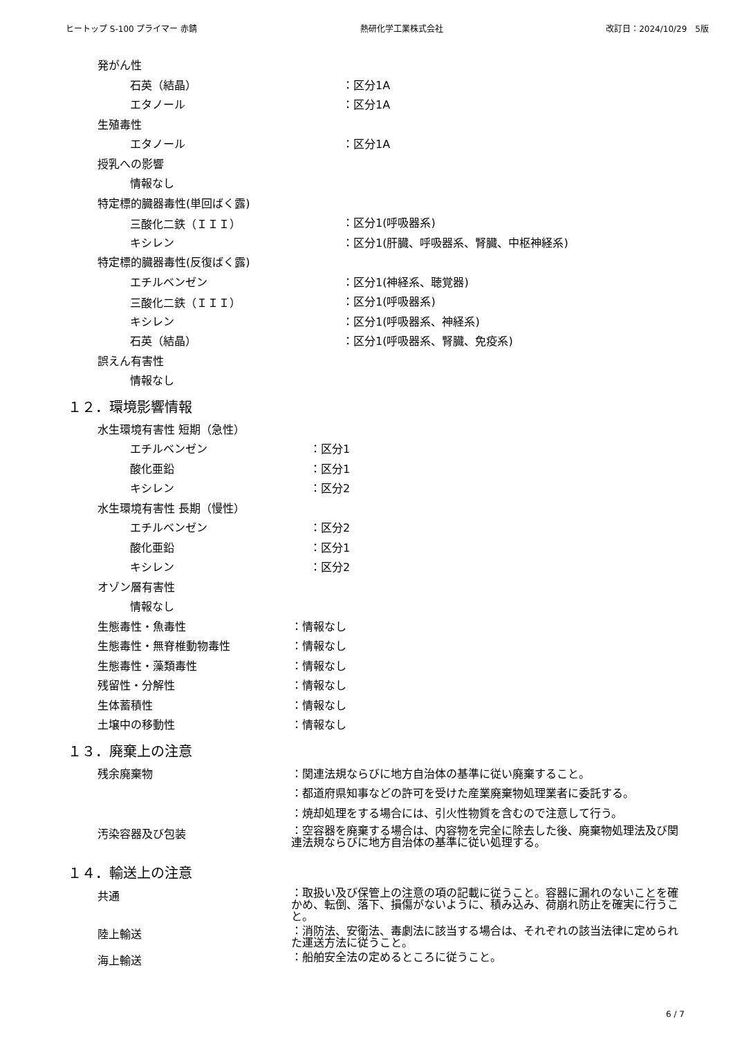ヒートップ S-100 プライマー 赤錆 熱研化学工業株式会社 改訂日：2024/10/29　5版
発がん性
石英（結晶） ：区分1A
エタノール ：区分1A
生殖毒性
エタノール ：区分1A
授乳への影響
情報なし
特定標的臓器毒性(単回ばく露)
三酸化二鉄（ＩＩＩ） ：区分1(呼吸器系)
キシレン ：区分1(肝臓、呼吸器系、腎臓、中枢神経系)
特定標的臓器毒性(反復ばく露)
エチルベンゼン ：区分1(神経系、聴覚器)
三酸化二鉄（ＩＩＩ） ：区分1(呼吸器系)
キシレン ：区分1(呼吸器系、神経系)
石英（結晶） ：区分1(呼吸器系、腎臓、免疫系)
誤えん有害性
情報なし
１２．環境影響情報
水生環境有害性 短期（急性）
エチルベンゼン ：区分1
酸化亜鉛 ：区分1
キシレン ：区分2
水生環境有害性 長期（慢性）
エチルベンゼン ：区分2
酸化亜鉛 ：区分1
キシレン ：区分2
オゾン層有害性
情報なし
生態毒性・魚毒性 ：情報なし
生態毒性・無脊椎動物毒性 ：情報なし
生態毒性・藻類毒性 ：情報なし
残留性・分解性 ：情報なし
生体蓄積性 ：情報なし
土壌中の移動性 ：情報なし
１３．廃棄上の注意
残余廃棄物 ：関連法規ならびに地方自治体の基準に従い廃棄すること。
：都道府県知事などの許可を受けた産業廃棄物処理業者に委託する。
：焼却処理をする場合には、引火性物質を含むので注意して行う。
汚染容器及び包装 ：空容器を廃棄する場合は、内容物を完全に除去した後、廃棄物処理法及び関連法規ならびに地方自治体の基準に従い処理する。
１４．輸送上の注意
共通 ：取扱い及び保管上の注意の項の記載に従うこと。容器に漏れのないことを確かめ、転倒、落下、損傷がないように、積み込み、荷崩れ防止を確実に行うこと。
陸上輸送 ：消防法、安衛法、毒劇法に該当する場合は、それぞれの該当法律に定められた運送方法に従うこと。
海上輸送 ：船舶安全法の定めるところに従うこと。
6 / 7